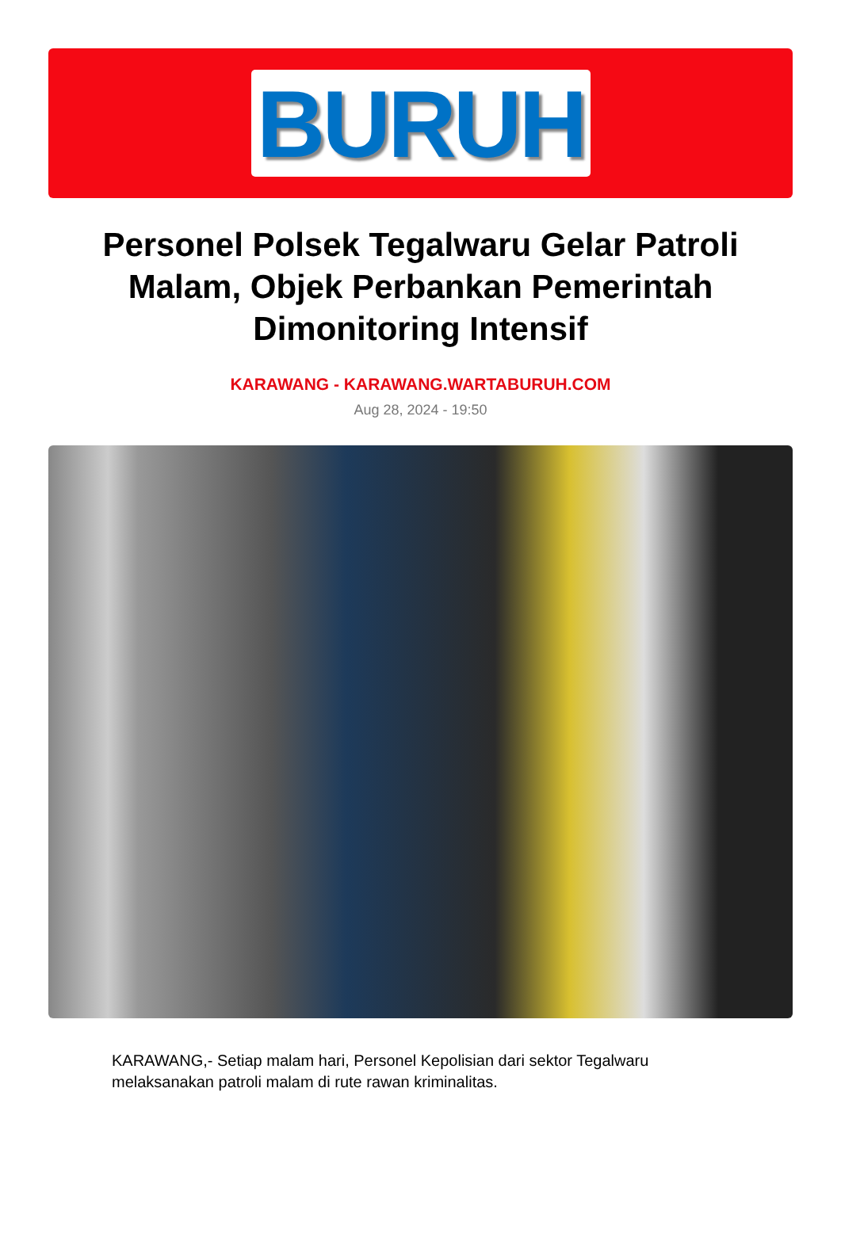BURUH
Personel Polsek Tegalwaru Gelar Patroli Malam, Objek Perbankan Pemerintah Dimonitoring Intensif
KARAWANG - KARAWANG.WARTABURUH.COM
Aug 28, 2024 - 19:50
KARAWANG,- Setiap malam hari, Personel Kepolisian dari sektor Tegalwaru melaksanakan patroli malam di rute rawan kriminalitas.